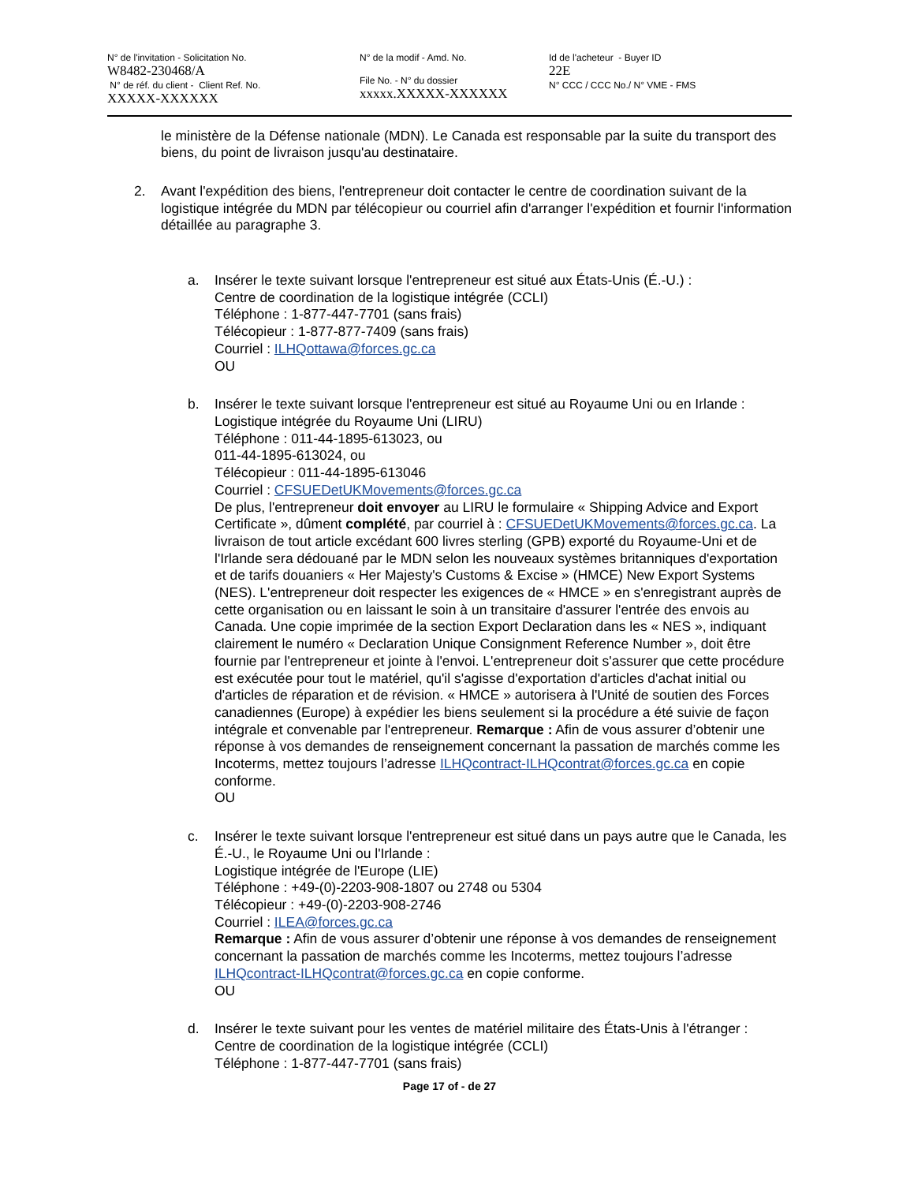N° de l'invitation - Solicitation No.
W8482-230468/A
N° de réf. du client - Client Ref. No.
XXXXX-XXXXXX
N° de la modif - Amd. No.
File No. - N° du dossier
xxxxx.XXXXX-XXXXXX
Id de l'acheteur - Buyer ID
22E
N° CCC / CCC No./ N° VME - FMS
le ministère de la Défense nationale (MDN). Le Canada est responsable par la suite du transport des biens, du point de livraison jusqu'au destinataire.
2. Avant l'expédition des biens, l'entrepreneur doit contacter le centre de coordination suivant de la logistique intégrée du MDN par télécopieur ou courriel afin d'arranger l'expédition et fournir l'information détaillée au paragraphe 3.
a. Insérer le texte suivant lorsque l'entrepreneur est situé aux États-Unis (É.-U.) :
Centre de coordination de la logistique intégrée (CCLI)
Téléphone : 1-877-447-7701 (sans frais)
Télécopieur : 1-877-877-7409 (sans frais)
Courriel : ILHQottawa@forces.gc.ca
OU
b. Insérer le texte suivant lorsque l'entrepreneur est situé au Royaume Uni ou en Irlande :
Logistique intégrée du Royaume Uni (LIRU)
Téléphone : 011-44-1895-613023, ou
011-44-1895-613024, ou
Télécopieur : 011-44-1895-613046
Courriel : CFSUEDetUKMovements@forces.gc.ca
De plus, l'entrepreneur doit envoyer au LIRU le formulaire « Shipping Advice and Export Certificate », dûment complété, par courriel à : CFSUEDetUKMovements@forces.gc.ca. La livraison de tout article excédant 600 livres sterling (GPB) exporté du Royaume-Uni et de l'Irlande sera dédouané par le MDN selon les nouveaux systèmes britanniques d'exportation et de tarifs douaniers « Her Majesty's Customs & Excise » (HMCE) New Export Systems (NES). L'entrepreneur doit respecter les exigences de « HMCE » en s'enregistrant auprès de cette organisation ou en laissant le soin à un transitaire d'assurer l'entrée des envois au Canada. Une copie imprimée de la section Export Declaration dans les « NES », indiquant clairement le numéro « Declaration Unique Consignment Reference Number », doit être fournie par l'entrepreneur et jointe à l'envoi. L'entrepreneur doit s'assurer que cette procédure est exécutée pour tout le matériel, qu'il s'agisse d'exportation d'articles d'achat initial ou d'articles de réparation et de révision. « HMCE » autorisera à l'Unité de soutien des Forces canadiennes (Europe) à expédier les biens seulement si la procédure a été suivie de façon intégrale et convenable par l'entrepreneur. Remarque : Afin de vous assurer d’obtenir une réponse à vos demandes de renseignement concernant la passation de marchés comme les Incoterms, mettez toujours l’adresse ILHQcontract-ILHQcontrat@forces.gc.ca en copie conforme.
OU
c. Insérer le texte suivant lorsque l'entrepreneur est situé dans un pays autre que le Canada, les É.-U., le Royaume Uni ou l'Irlande :
Logistique intégrée de l'Europe (LIE)
Téléphone : +49-(0)-2203-908-1807 ou 2748 ou 5304
Télécopieur : +49-(0)-2203-908-2746
Courriel : ILEA@forces.gc.ca
Remarque : Afin de vous assurer d’obtenir une réponse à vos demandes de renseignement concernant la passation de marchés comme les Incoterms, mettez toujours l’adresse ILHQcontract-ILHQcontrat@forces.gc.ca en copie conforme.
OU
d. Insérer le texte suivant pour les ventes de matériel militaire des États-Unis à l'étranger :
Centre de coordination de la logistique intégrée (CCLI)
Téléphone : 1-877-447-7701 (sans frais)
Page 17 of - de 27